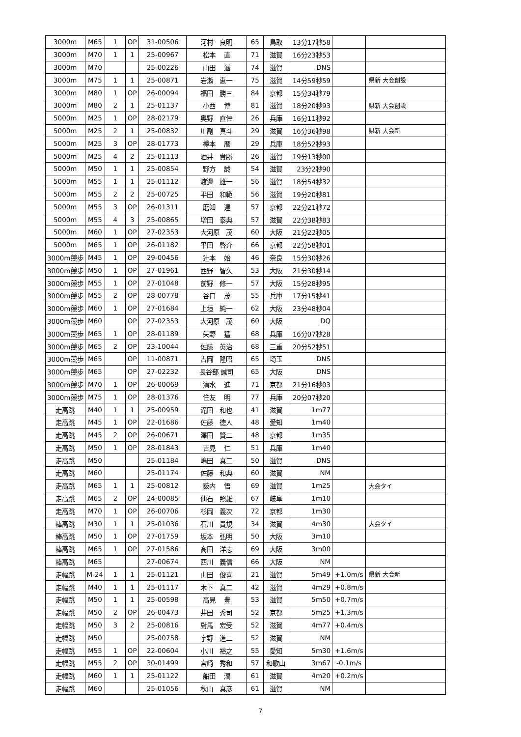| 3000m | M65 | 1 | OP | 31-00506 | 河村 良明 | 65 | 鳥取 | 13分17秒58 | | |
| 3000m | M70 | 1 | 1 | 25-00967 | 松本 直 | 71 | 滋賀 | 16分23秒53 | | |
| 3000m | M70 | | | 25-00226 | 山田 滋 | 74 | 滋賀 | DNS | | |
| 3000m | M75 | 1 | 1 | 25-00871 | 岩瀬 恵一 | 75 | 滋賀 | 14分59秒59 | | 県新 大会創設 |
| 3000m | M80 | 1 | OP | 26-00094 | 福田 勝三 | 84 | 京都 | 15分34秒79 | | |
| 3000m | M80 | 2 | 1 | 25-01137 | 小西 博 | 81 | 滋賀 | 18分20秒93 | | 県新 大会創設 |
| 5000m | M25 | 1 | OP | 28-02179 | 奥野 直倖 | 26 | 兵庫 | 16分11秒92 | | |
| 5000m | M25 | 2 | 1 | 25-00832 | 川副 真斗 | 29 | 滋賀 | 16分36秒98 | | 県新 大会新 |
| 5000m | M25 | 3 | OP | 28-01773 | 樽本 暦 | 29 | 兵庫 | 18分52秒93 | | |
| 5000m | M25 | 4 | 2 | 25-01113 | 酒井 貴勝 | 26 | 滋賀 | 19分13秒00 | | |
| 5000m | M50 | 1 | 1 | 25-00854 | 野方 誠 | 54 | 滋賀 | 23分2秒90 | | |
| 5000m | M55 | 1 | 1 | 25-01112 | 渡邊 雄一 | 56 | 滋賀 | 18分54秒32 | | |
| 5000m | M55 | 2 | 2 | 25-00725 | 平田 和範 | 56 | 滋賀 | 19分20秒81 | | |
| 5000m | M55 | 3 | OP | 26-01311 | 磨知 達 | 57 | 京都 | 22分21秒72 | | |
| 5000m | M55 | 4 | 3 | 25-00865 | 増田 泰典 | 57 | 滋賀 | 22分38秒83 | | |
| 5000m | M60 | 1 | OP | 27-02353 | 大河原 茂 | 60 | 大阪 | 21分22秒05 | | |
| 5000m | M65 | 1 | OP | 26-01182 | 平田 啓介 | 66 | 京都 | 22分58秒01 | | |
| 3000m競歩 | M45 | 1 | OP | 29-00456 | 辻本 始 | 46 | 奈良 | 15分30秒26 | | |
| 3000m競歩 | M50 | 1 | OP | 27-01961 | 西野 智久 | 53 | 大阪 | 21分30秒14 | | |
| 3000m競歩 | M55 | 1 | OP | 27-01048 | 前野 修一 | 57 | 大阪 | 15分28秒95 | | |
| 3000m競歩 | M55 | 2 | OP | 28-00778 | 谷口 茂 | 55 | 兵庫 | 17分15秒41 | | |
| 3000m競歩 | M60 | 1 | OP | 27-01684 | 上垣 純一 | 62 | 大阪 | 23分48秒04 | | |
| 3000m競歩 | M60 | | OP | 27-02353 | 大河原 茂 | 60 | 大阪 | DQ | | |
| 3000m競歩 | M65 | 1 | OP | 28-01189 | 矢野 猛 | 68 | 兵庫 | 16分07秒28 | | |
| 3000m競歩 | M65 | 2 | OP | 23-10044 | 佐藤 英治 | 68 | 三重 | 20分52秒51 | | |
| 3000m競歩 | M65 | | OP | 11-00871 | 吉岡 隆昭 | 65 | 埼玉 | DNS | | |
| 3000m競歩 | M65 | | OP | 27-02232 | 長谷部 誠司 | 65 | 大阪 | DNS | | |
| 3000m競歩 | M70 | 1 | OP | 26-00069 | 清水 進 | 71 | 京都 | 21分16秒03 | | |
| 3000m競歩 | M75 | 1 | OP | 28-01376 | 住友 明 | 77 | 兵庫 | 20分07秒20 | | |
| 走高跳 | M40 | 1 | 1 | 25-00959 | 滝田 和也 | 41 | 滋賀 | 1m77 | | |
| 走高跳 | M45 | 1 | OP | 22-01686 | 佐藤 徳人 | 48 | 愛知 | 1m40 | | |
| 走高跳 | M45 | 2 | OP | 26-00671 | 澤田 賢二 | 48 | 京都 | 1m35 | | |
| 走高跳 | M50 | 1 | OP | 28-01843 | 吉見 仁 | 51 | 兵庫 | 1m40 | | |
| 走高跳 | M50 | | | 25-01184 | 嶋田 真二 | 50 | 滋賀 | DNS | | |
| 走高跳 | M60 | | | 25-01174 | 佐藤 和典 | 60 | 滋賀 | NM | | |
| 走高跳 | M65 | 1 | 1 | 25-00812 | 薮内 悟 | 69 | 滋賀 | 1m25 | | 大会タイ |
| 走高跳 | M65 | 2 | OP | 24-00085 | 仙石 照雄 | 67 | 岐阜 | 1m10 | | |
| 走高跳 | M70 | 1 | OP | 26-00706 | 杉岡 義次 | 72 | 京都 | 1m30 | | |
| 棒高跳 | M30 | 1 | 1 | 25-01036 | 石川 貴規 | 34 | 滋賀 | 4m30 | | 大会タイ |
| 棒高跳 | M50 | 1 | OP | 27-01759 | 坂本 弘明 | 50 | 大阪 | 3m10 | | |
| 棒高跳 | M65 | 1 | OP | 27-01586 | 髙田 洋志 | 69 | 大阪 | 3m00 | | |
| 棒高跳 | M65 | | | 27-00674 | 西川 義信 | 66 | 大阪 | NM | | |
| 走幅跳 | M-24 | 1 | 1 | 25-01121 | 山田 俊喜 | 21 | 滋賀 | 5m49 | +1.0m/s | 県新 大会新 |
| 走幅跳 | M40 | 1 | 1 | 25-01117 | 木下 真二 | 42 | 滋賀 | 4m29 | +0.8m/s | |
| 走幅跳 | M50 | 1 | 1 | 25-00598 | 高見 豊 | 53 | 滋賀 | 5m50 | +0.7m/s | |
| 走幅跳 | M50 | 2 | OP | 26-00473 | 井田 秀司 | 52 | 京都 | 5m25 | +1.3m/s | |
| 走幅跳 | M50 | 3 | 2 | 25-00816 | 對馬 宏受 | 52 | 滋賀 | 4m77 | +0.4m/s | |
| 走幅跳 | M50 | | | 25-00758 | 宇野 進二 | 52 | 滋賀 | NM | | |
| 走幅跳 | M55 | 1 | OP | 22-00604 | 小川 裕之 | 55 | 愛知 | 5m30 | +1.6m/s | |
| 走幅跳 | M55 | 2 | OP | 30-01499 | 宮崎 秀和 | 57 | 和歌山 | 3m67 | -0.1m/s | |
| 走幅跳 | M60 | 1 | 1 | 25-01122 | 船田 潤 | 61 | 滋賀 | 4m20 | +0.2m/s | |
| 走幅跳 | M60 | | | 25-01056 | 秋山 真彦 | 61 | 滋賀 | NM | | |
7